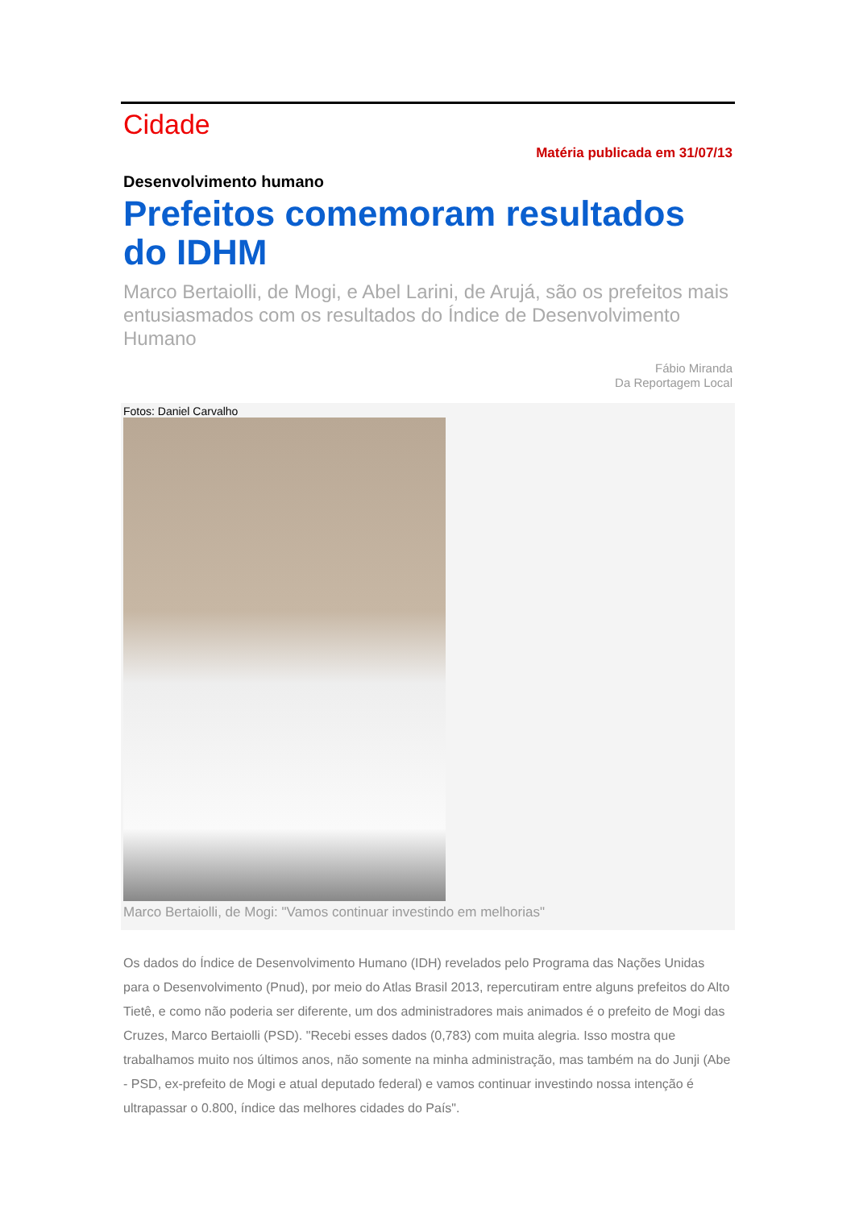Cidade
Matéria publicada em 31/07/13
Desenvolvimento humano
Prefeitos comemoram resultados do IDHM
Marco Bertaiolli, de Mogi, e Abel Larini, de Arujá, são os prefeitos mais entusiasmados com os resultados do Índice de Desenvolvimento Humano
Fábio Miranda
Da Reportagem Local
Fotos: Daniel Carvalho
Marco Bertaiolli, de Mogi: "Vamos continuar investindo em melhorias"
Os dados do Índice de Desenvolvimento Humano (IDH) revelados pelo Programa das Nações Unidas para o Desenvolvimento (Pnud), por meio do Atlas Brasil 2013, repercutiram entre alguns prefeitos do Alto Tietê, e como não poderia ser diferente, um dos administradores mais animados é o prefeito de Mogi das Cruzes, Marco Bertaiolli (PSD). "Recebi esses dados (0,783) com muita alegria. Isso mostra que trabalhamos muito nos últimos anos, não somente na minha administração, mas também na do Junji (Abe - PSD, ex-prefeito de Mogi e atual deputado federal) e vamos continuar investindo nossa intenção é ultrapassar o 0.800, índice das melhores cidades do País".